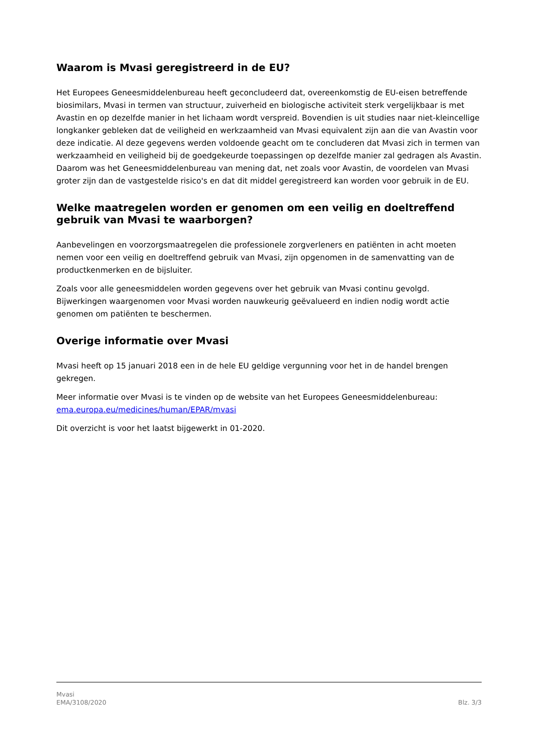Waarom is Mvasi geregistreerd in de EU?
Het Europees Geneesmiddelenbureau heeft geconcludeerd dat, overeenkomstig de EU-eisen betreffende biosimilars, Mvasi in termen van structuur, zuiverheid en biologische activiteit sterk vergelijkbaar is met Avastin en op dezelfde manier in het lichaam wordt verspreid. Bovendien is uit studies naar niet-kleincellige longkanker gebleken dat de veiligheid en werkzaamheid van Mvasi equivalent zijn aan die van Avastin voor deze indicatie. Al deze gegevens werden voldoende geacht om te concluderen dat Mvasi zich in termen van werkzaamheid en veiligheid bij de goedgekeurde toepassingen op dezelfde manier zal gedragen als Avastin. Daarom was het Geneesmiddelenbureau van mening dat, net zoals voor Avastin, de voordelen van Mvasi groter zijn dan de vastgestelde risico's en dat dit middel geregistreerd kan worden voor gebruik in de EU.
Welke maatregelen worden er genomen om een veilig en doeltreffend gebruik van Mvasi te waarborgen?
Aanbevelingen en voorzorgsmaatregelen die professionele zorgverleners en patiënten in acht moeten nemen voor een veilig en doeltreffend gebruik van Mvasi, zijn opgenomen in de samenvatting van de productkenmerken en de bijsluiter.
Zoals voor alle geneesmiddelen worden gegevens over het gebruik van Mvasi continu gevolgd. Bijwerkingen waargenomen voor Mvasi worden nauwkeurig geëvalueerd en indien nodig wordt actie genomen om patiënten te beschermen.
Overige informatie over Mvasi
Mvasi heeft op 15 januari 2018 een in de hele EU geldige vergunning voor het in de handel brengen gekregen.
Meer informatie over Mvasi is te vinden op de website van het Europees Geneesmiddelenbureau: ema.europa.eu/medicines/human/EPAR/mvasi
Dit overzicht is voor het laatst bijgewerkt in 01-2020.
Mvasi
EMA/3108/2020
Blz. 3/3